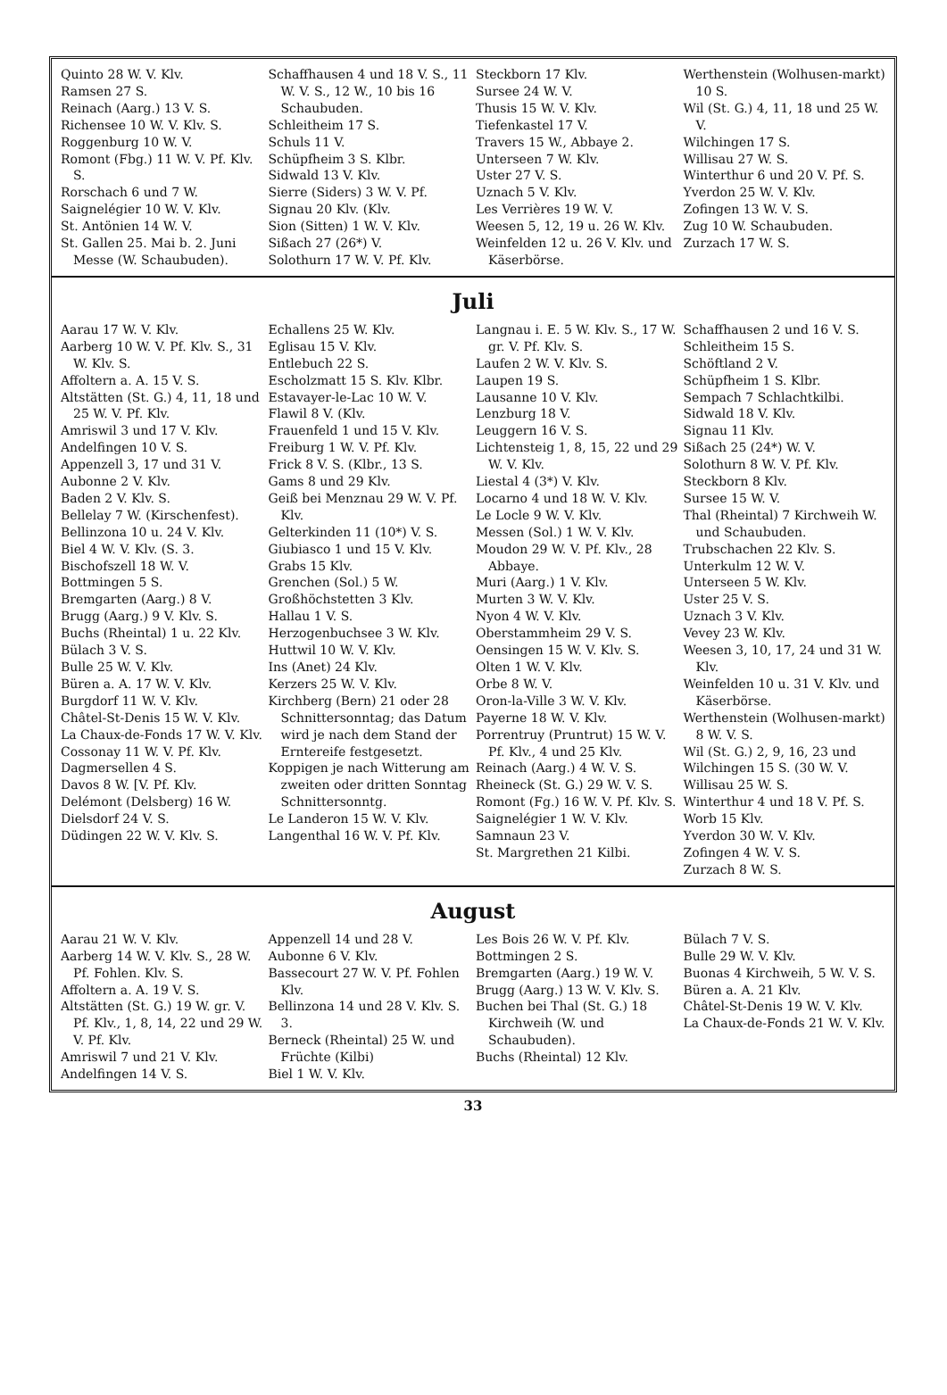Quinto 28 W. V. Klv.
Ramsen 27 S.
Reinach (Aarg.) 13 V. S.
Richensee 10 W. V. Klv. S.
Roggenburg 10 W. V.
Romont (Fbg.) 11 W. V. Pf. Klv. S.
Rorschach 6 und 7 W.
Saignelégier 10 W. V. Klv.
St. Antönien 14 W. V.
St. Gallen 25. Mai b. 2. Juni Messe (W. Schaubuden).
Schaffhausen 4 und 18 V. S., 11 W. V. S., 12 W., 10 bis 16 Schaubuden.
Schleitheim 17 S.
Schuls 11 V.
Schüpfheim 3 S. Klbr.
Sidwald 13 V. Klv.
Sierre (Siders) 3 W. V. Pf.
Signau 20 Klv. (Klv.
Sion (Sitten) 1 W. V. Klv.
Sißach 27 (26*) V.
Solothurn 17 W. V. Pf. Klv.
Steckborn 17 Klv.
Sursee 24 W. V.
Thusis 15 W. V. Klv.
Tiefenkastel 17 V.
Travers 15 W., Abbaye 2.
Unterseen 7 W. Klv.
Uster 27 V. S.
Uznach 5 V. Klv.
Les Verrières 19 W. V.
Weesen 5, 12, 19 u. 26 W. Klv.
Weinfelden 12 u. 26 V. Klv. und Käserbörse.
Werthenstein (Wolhusen-markt) 10 S.
Wil (St. G.) 4, 11, 18 und 25 W. V.
Wilchingen 17 S.
Willisau 27 W. S.
Winterthur 6 und 20 V. Pf. S.
Yverdon 25 W. V. Klv.
Zofingen 13 W. V. S.
Zug 10 W. Schaubuden.
Zurzach 17 W. S.
Juli
Aarau 17 W. V. Klv.
Aarberg 10 W. V. Pf. Klv. S., 31 W. Klv. S.
Affoltern a. A. 15 V. S.
Altstätten (St. G.) 4, 11, 18 und 25 W. V. Pf. Klv.
Amriswil 3 und 17 V. Klv.
Andelfingen 10 V. S.
Appenzell 3, 17 und 31 V.
Aubonne 2 V. Klv.
Baden 2 V. Klv. S.
Bellelay 7 W. (Kirschenfest).
Bellinzona 10 u. 24 V. Klv.
Biel 4 W. V. Klv. (S. 3.
Bischofszell 18 W. V.
Bottmingen 5 S.
Bremgarten (Aarg.) 8 V.
Brugg (Aarg.) 9 V. Klv. S.
Buchs (Rheintal) 1 u. 22 Klv.
Bülach 3 V. S.
Bulle 25 W. V. Klv.
Büren a. A. 17 W. V. Klv.
Burgdorf 11 W. V. Klv.
Châtel-St-Denis 15 W. V. Klv.
La Chaux-de-Fonds 17 W. V. Klv.
Cossonay 11 W. V. Pf. Klv.
Dagmersellen 4 S.
Davos 8 W. [V. Pf. Klv.
Delémont (Delsberg) 16 W.
Dielsdorf 24 V. S.
Düdingen 22 W. V. Klv. S.
Echallens 25 W. Klv.
Eglisau 15 V. Klv.
Entlebuch 22 S.
Escholzmatt 15 S. Klv. Klbr.
Estavayer-le-Lac 10 W. V.
Flawil 8 V. (Klv.
Frauenfeld 1 und 15 V. Klv.
Freiburg 1 W. V. Pf. Klv.
Frick 8 V. S. (Klbr., 13 S.
Gams 8 und 29 Klv.
Geiß bei Menznau 29 W. V. Pf. Klv.
Gelterkinden 11 (10*) V. S.
Giubiasco 1 und 15 V. Klv.
Grabs 15 Klv.
Grenchen (Sol.) 5 W.
Großhöchstetten 3 Klv.
Hallau 1 V. S.
Herzogenbuchsee 3 W. Klv.
Huttwil 10 W. V. Klv.
Ins (Anet) 24 Klv.
Kerzers 25 W. V. Klv.
Kirchberg (Bern) 21 oder 28 Schnittersonntag; das Datum wird je nach dem Stand der Erntereife festgesetzt.
Koppigen je nach Witterung am zweiten oder dritten Sonntag Schnittersonntg.
Le Landeron 15 W. V. Klv.
Langenthal 16 W. V. Pf. Klv.
Langnau i. E. 5 W. Klv. S., 17 W. gr. V. Pf. Klv. S.
Laufen 2 W. V. Klv. S.
Laupen 19 S.
Lausanne 10 V. Klv.
Lenzburg 18 V.
Leuggern 16 V. S.
Lichtensteig 1, 8, 15, 22 und 29 W. V. Klv.
Liestal 4 (3*) V. Klv.
Locarno 4 und 18 W. V. Klv.
Le Locle 9 W. V. Klv.
Messen (Sol.) 1 W. V. Klv.
Moudon 29 W. V. Pf. Klv., 28 Abbaye.
Muri (Aarg.) 1 V. Klv.
Murten 3 W. V. Klv.
Nyon 4 W. V. Klv.
Oberstammheim 29 V. S.
Oensingen 15 W. V. Klv. S.
Olten 1 W. V. Klv.
Orbe 8 W. V.
Oron-la-Ville 3 W. V. Klv.
Payerne 18 W. V. Klv.
Porrentruy (Pruntrut) 15 W. V. Pf. Klv., 4 und 25 Klv.
Reinach (Aarg.) 4 W. V. S.
Rheineck (St. G.) 29 W. V. S.
Romont (Fg.) 16 W. V. Pf. Klv. S.
Saignelégier 1 W. V. Klv.
Samnaun 23 V.
St. Margrethen 21 Kilbi.
Schaffhausen 2 und 16 V. S.
Schleitheim 15 S.
Schöftland 2 V.
Schüpfheim 1 S. Klbr.
Sempach 7 Schlachtkilbi.
Sidwald 18 V. Klv.
Signau 11 Klv.
Sißach 25 (24*) W. V.
Solothurn 8 W. V. Pf. Klv.
Steckborn 8 Klv.
Sursee 15 W. V.
Thal (Rheintal) 7 Kirchweih W. und Schaubuden.
Trubschachen 22 Klv. S.
Unterkulm 12 W. V.
Unterseen 5 W. Klv.
Uster 25 V. S.
Uznach 3 V. Klv.
Vevey 23 W. Klv.
Weesen 3, 10, 17, 24 und 31 W. Klv.
Weinfelden 10 u. 31 V. Klv. und Käserbörse.
Werthenstein (Wolhusen-markt) 8 W. V. S.
Wil (St. G.) 2, 9, 16, 23 und
Wilchingen 15 S. (30 W. V.
Willisau 25 W. S.
Winterthur 4 und 18 V. Pf. S.
Worb 15 Klv.
Yverdon 30 W. V. Klv.
Zofingen 4 W. V. S.
Zurzach 8 W. S.
August
Aarau 21 W. V. Klv.
Aarberg 14 W. V. Klv. S., 28 W. Pf. Fohlen. Klv. S.
Affoltern a. A. 19 V. S.
Altstätten (St. G.) 19 W. gr. V. Pf. Klv., 1, 8, 14, 22 und 29 W. V. Pf. Klv.
Amriswil 7 und 21 V. Klv.
Andelfingen 14 V. S.
Appenzell 14 und 28 V.
Aubonne 6 V. Klv.
Bassecourt 27 W. V. Pf. Fohlen Klv.
Bellinzona 14 und 28 V. Klv. S. 3.
Berneck (Rheintal) 25 W. und Früchte (Kilbi)
Biel 1 W. V. Klv.
Les Bois 26 W. V. Pf. Klv.
Bottmingen 2 S.
Bremgarten (Aarg.) 19 W. V.
Brugg (Aarg.) 13 W. V. Klv. S.
Buchen bei Thal (St. G.) 18 Kirchweih (W. und Schaubuden).
Buchs (Rheintal) 12 Klv.
Bülach 7 V. S.
Bulle 29 W. V. Klv.
Buonas 4 Kirchweih, 5 W. V. S.
Büren a. A. 21 Klv.
Châtel-St-Denis 19 W. V. Klv.
La Chaux-de-Fonds 21 W. V. Klv.
33